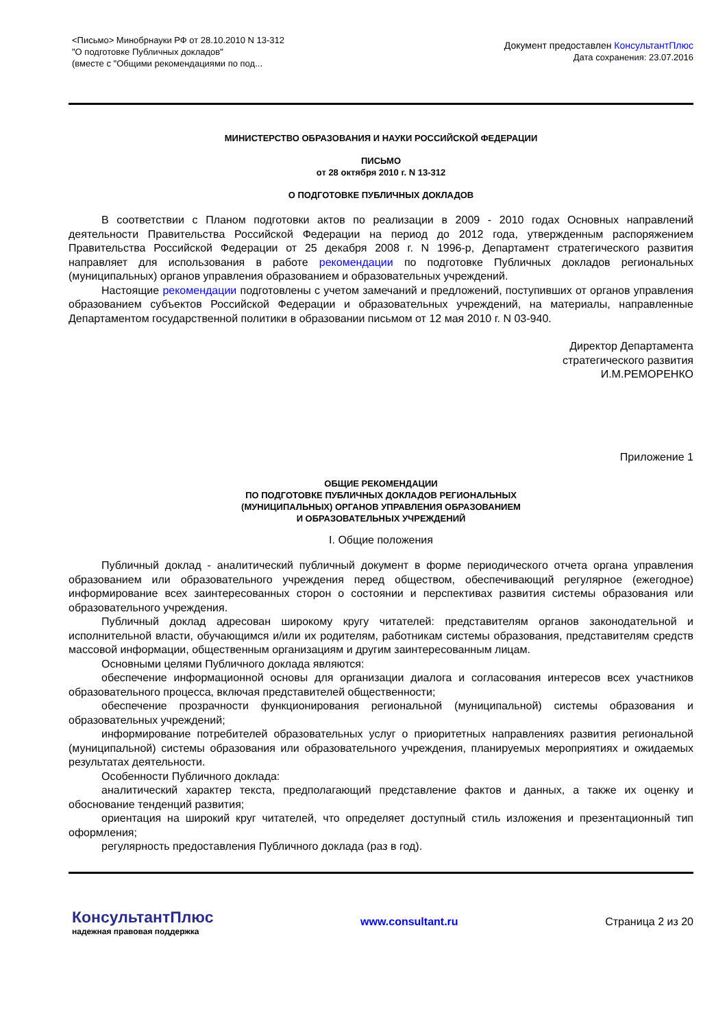<Письмо> Минобрнауки РФ от 28.10.2010 N 13-312
"О подготовке Публичных докладов"
(вместе с "Общими рекомендациями по под...
Документ предоставлен КонсультантПлюс
Дата сохранения: 23.07.2016
МИНИСТЕРСТВО ОБРАЗОВАНИЯ И НАУКИ РОССИЙСКОЙ ФЕДЕРАЦИИ
ПИСЬМО
от 28 октября 2010 г. N 13-312
О ПОДГОТОВКЕ ПУБЛИЧНЫХ ДОКЛАДОВ
В соответствии с Планом подготовки актов по реализации в 2009 - 2010 годах Основных направлений деятельности Правительства Российской Федерации на период до 2012 года, утвержденным распоряжением Правительства Российской Федерации от 25 декабря 2008 г. N 1996-р, Департамент стратегического развития направляет для использования в работе рекомендации по подготовке Публичных докладов региональных (муниципальных) органов управления образованием и образовательных учреждений.
Настоящие рекомендации подготовлены с учетом замечаний и предложений, поступивших от органов управления образованием субъектов Российской Федерации и образовательных учреждений, на материалы, направленные Департаментом государственной политики в образовании письмом от 12 мая 2010 г. N 03-940.
Директор Департамента
стратегического развития
И.М.РЕМОРЕНКО
Приложение 1
ОБЩИЕ РЕКОМЕНДАЦИИ
ПО ПОДГОТОВКЕ ПУБЛИЧНЫХ ДОКЛАДОВ РЕГИОНАЛЬНЫХ
(МУНИЦИПАЛЬНЫХ) ОРГАНОВ УПРАВЛЕНИЯ ОБРАЗОВАНИЕМ
И ОБРАЗОВАТЕЛЬНЫХ УЧРЕЖДЕНИЙ
I. Общие положения
Публичный доклад - аналитический публичный документ в форме периодического отчета органа управления образованием или образовательного учреждения перед обществом, обеспечивающий регулярное (ежегодное) информирование всех заинтересованных сторон о состоянии и перспективах развития системы образования или образовательного учреждения.
Публичный доклад адресован широкому кругу читателей: представителям органов законодательной и исполнительной власти, обучающимся и/или их родителям, работникам системы образования, представителям средств массовой информации, общественным организациям и другим заинтересованным лицам.
Основными целями Публичного доклада являются:
обеспечение информационной основы для организации диалога и согласования интересов всех участников образовательного процесса, включая представителей общественности;
обеспечение прозрачности функционирования региональной (муниципальной) системы образования и образовательных учреждений;
информирование потребителей образовательных услуг о приоритетных направлениях развития региональной (муниципальной) системы образования или образовательного учреждения, планируемых мероприятиях и ожидаемых результатах деятельности.
Особенности Публичного доклада:
аналитический характер текста, предполагающий представление фактов и данных, а также их оценку и обоснование тенденций развития;
ориентация на широкий круг читателей, что определяет доступный стиль изложения и презентационный тип оформления;
регулярность предоставления Публичного доклада (раз в год).
КонсультантПлюс
надежная правовая поддержка
www.consultant.ru Страница 2 из 20